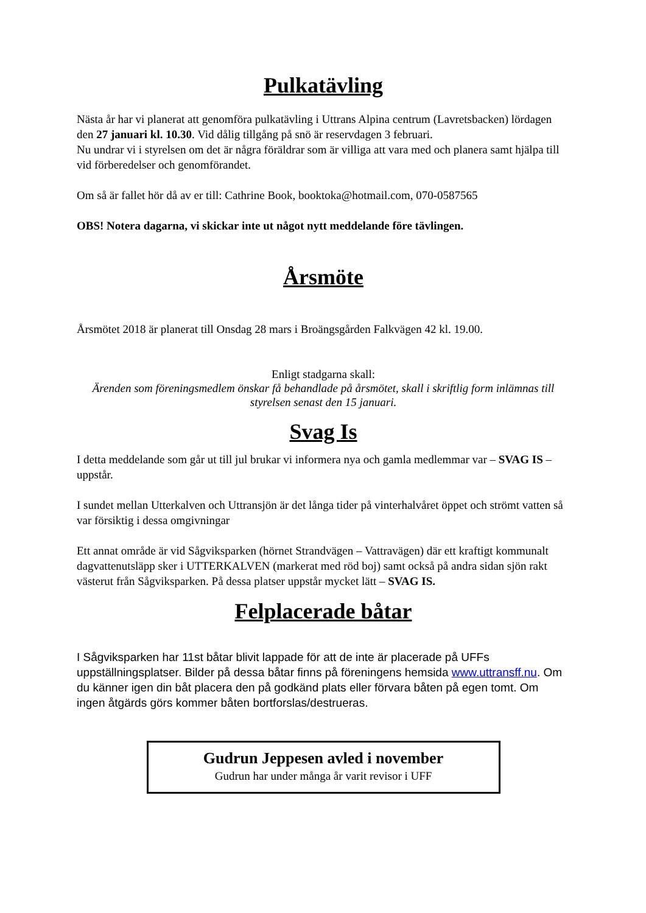Pulkatävling
Nästa år har vi planerat att genomföra pulkatävling i Uttrans Alpina centrum (Lavretsbacken) lördagen den 27 januari kl. 10.30. Vid dålig tillgång på snö är reservdagen 3 februari.
Nu undrar vi i styrelsen om det är några föräldrar som är villiga att vara med och planera samt hjälpa till vid förberedelser och genomförandet.
Om så är fallet hör då av er till: Cathrine Book, booktoka@hotmail.com, 070-0587565
OBS! Notera dagarna, vi skickar inte ut något nytt meddelande före tävlingen.
Årsmöte
Årsmötet 2018 är planerat till Onsdag 28 mars i Broängsgården Falkvägen 42 kl. 19.00.
Enligt stadgarna skall:
Ärenden som föreningsmedlem önskar få behandlade på årsmötet, skall i skriftlig form inlämnas till styrelsen senast den 15 januari.
Svag Is
I detta meddelande som går ut till jul brukar vi informera nya och gamla medlemmar var – SVAG IS – uppstår.
I sundet mellan Utterkalven och Uttransjön är det långa tider på vinterhalvåret öppet och strömt vatten så var försiktig i dessa omgivningar
Ett annat område är vid Sågviksparken (hörnet Strandvägen – Vattravägen) där ett kraftigt kommunalt dagvattenutsläpp sker i UTTERKALVEN (markerat med röd boj) samt också på andra sidan sjön rakt västerut från Sågviksparken. På dessa platser uppstår mycket lätt – SVAG IS.
Felplacerade båtar
I Sågviksparken har 11st båtar blivit lappade för att de inte är placerade på UFFs uppställningsplatser. Bilder på dessa båtar finns på föreningens hemsida www.uttransff.nu. Om du känner igen din båt placera den på godkänd plats eller förvara båten på egen tomt. Om ingen åtgärds görs kommer båten bortforslas/destrueras.
Gudrun Jeppesen avled i november
Gudrun har under många år varit revisor i UFF